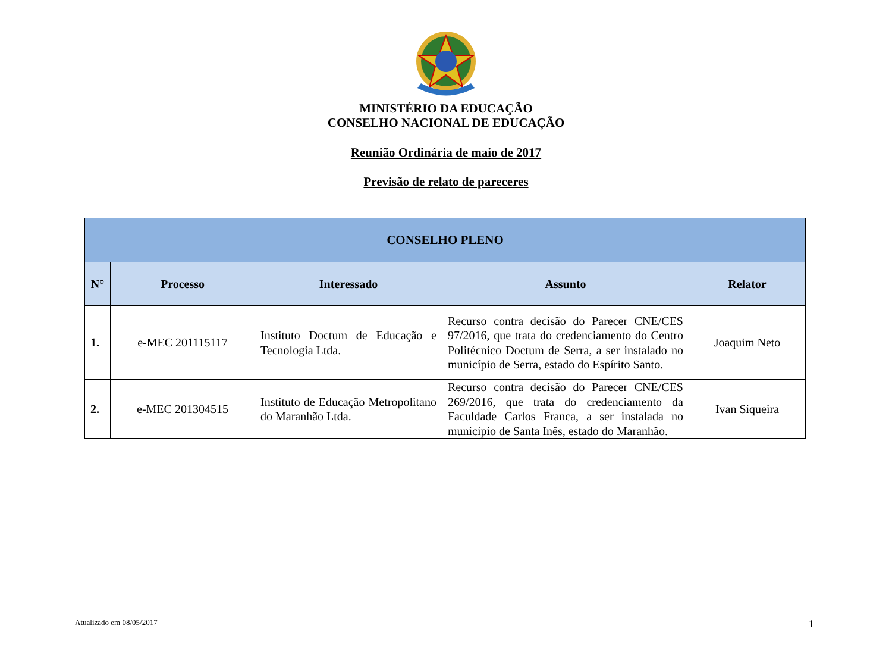MINISTÉRIO DA EDUCAÇÃO
CONSELHO NACIONAL DE EDUCAÇÃO
Reunião Ordinária de maio de 2017
Previsão de relato de pareceres
| CONSELHO PLENO | | | | |
| --- | --- | --- | --- | --- |
| N° | Processo | Interessado | Assunto | Relator |
| 1. | e-MEC 201115117 | Instituto Doctum de Educação e Tecnologia Ltda. | Recurso contra decisão do Parecer CNE/CES 97/2016, que trata do credenciamento do Centro Politécnico Doctum de Serra, a ser instalado no município de Serra, estado do Espírito Santo. | Joaquim Neto |
| 2. | e-MEC 201304515 | Instituto de Educação Metropolitano do Maranhão Ltda. | Recurso contra decisão do Parecer CNE/CES 269/2016, que trata do credenciamento da Faculdade Carlos Franca, a ser instalada no município de Santa Inês, estado do Maranhão. | Ivan Siqueira |
Atualizado em 08/05/2017 1